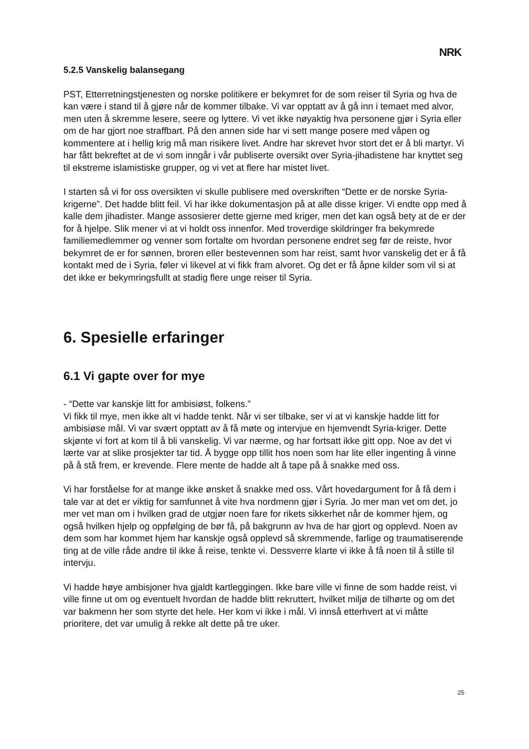NRK
5.2.5 Vanskelig balansegang
PST, Etterretningstjenesten og norske politikere er bekymret for de som reiser til Syria og hva de kan være i stand til å gjøre når de kommer tilbake. Vi var opptatt av å gå inn i temaet med alvor, men uten å skremme lesere, seere og lyttere. Vi vet ikke nøyaktig hva personene gjør i Syria eller om de har gjort noe straffbart. På den annen side har vi sett mange posere med våpen og kommentere at i hellig krig må man risikere livet. Andre har skrevet hvor stort det er å bli martyr. Vi har fått bekreftet at de vi som inngår i vår publiserte oversikt over Syria-jihadistene har knyttet seg til ekstreme islamistiske grupper, og vi vet at flere har mistet livet.
I starten så vi for oss oversikten vi skulle publisere med overskriften “Dette er de norske Syria-krigerne”. Det hadde blitt feil. Vi har ikke dokumentasjon på at alle disse kriger. Vi endte opp med å kalle dem jihadister. Mange assosierer dette gjerne med kriger, men det kan også bety at de er der for å hjelpe. Slik mener vi at vi holdt oss innenfor. Med troverdige skildringer fra bekymrede familiemedlemmer og venner som fortalte om hvordan personene endret seg før de reiste, hvor bekymret de er for sønnen, broren eller bestevennen som har reist, samt hvor vanskelig det er å få kontakt med de i Syria, føler vi likevel at vi fikk fram alvoret. Og det er få åpne kilder som vil si at det ikke er bekymringsfullt at stadig flere unge reiser til Syria.
6. Spesielle erfaringer
6.1 Vi gapte over for mye
- “Dette var kanskje litt for ambisiøst, folkens.”
Vi fikk til mye, men ikke alt vi hadde tenkt. Når vi ser tilbake, ser vi at vi kanskje hadde litt for ambisiøse mål. Vi var svært opptatt av å få møte og intervjue en hjemvendt Syria-kriger. Dette skjønte vi fort at kom til å bli vanskelig. Vi var nærme, og har fortsatt ikke gitt opp. Noe av det vi lærte var at slike prosjekter tar tid. Å bygge opp tillit hos noen som har lite eller ingenting å vinne på å stå frem, er krevende. Flere mente de hadde alt å tape på å snakke med oss.
Vi har forståelse for at mange ikke ønsket å snakke med oss. Vårt hovedargument for å få dem i tale var at det er viktig for samfunnet å vite hva nordmenn gjør i Syria. Jo mer man vet om det, jo mer vet man om i hvilken grad de utgjør noen fare for rikets sikkerhet når de kommer hjem, og også hvilken hjelp og oppfølging de bør få, på bakgrunn av hva de har gjort og opplevd. Noen av dem som har kommet hjem har kanskje også opplevd så skremmende, farlige og traumatiserende ting at de ville råde andre til ikke å reise, tenkte vi. Dessverre klarte vi ikke å få noen til å stille til intervju.
Vi hadde høye ambisjoner hva gjaldt kartleggingen. Ikke bare ville vi finne de som hadde reist, vi ville finne ut om og eventuelt hvordan de hadde blitt rekruttert, hvilket miljø de tilhørte og om det var bakmenn her som styrte det hele. Her kom vi ikke i mål. Vi innså etterhvert at vi måtte prioritere, det var umulig å rekke alt dette på tre uker.
25